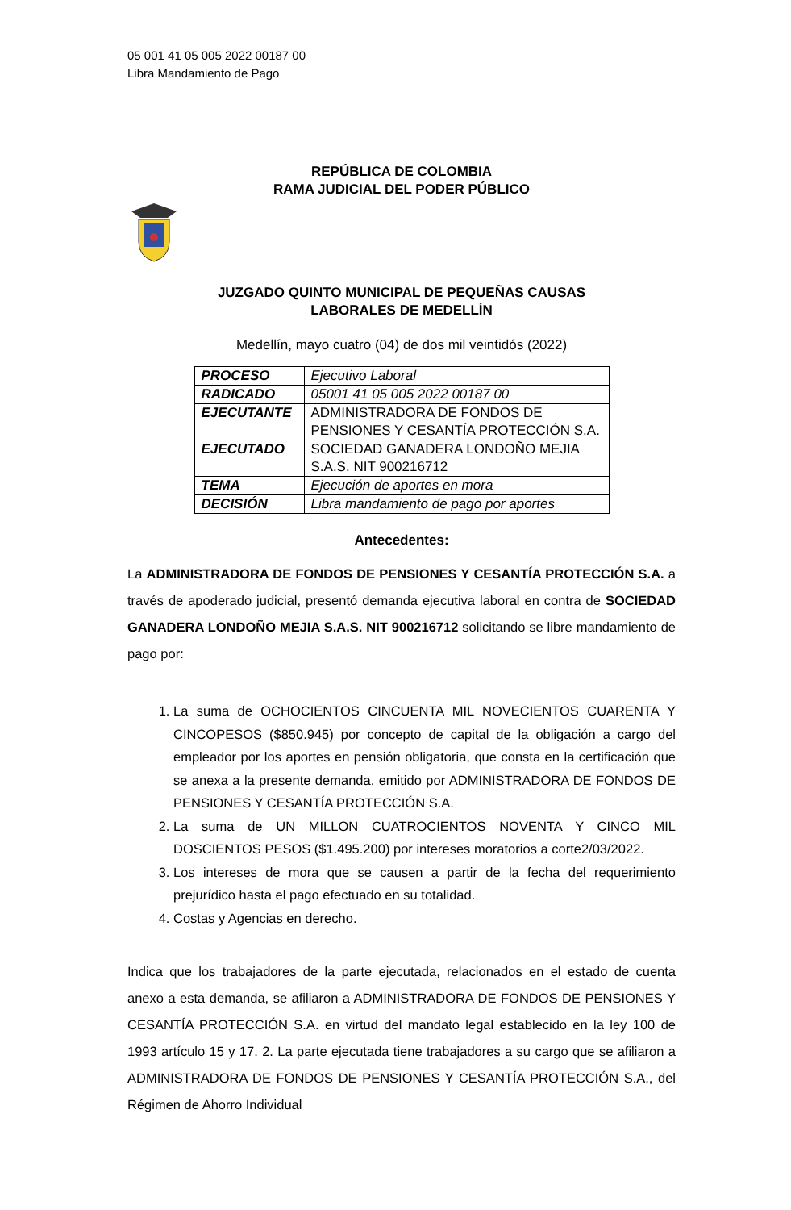05 001 41 05 005 2022 00187 00
Libra Mandamiento de Pago
REPÚBLICA DE COLOMBIA
RAMA JUDICIAL DEL PODER PÚBLICO
JUZGADO QUINTO MUNICIPAL DE PEQUEÑAS CAUSAS
LABORALES DE MEDELLÍN
Medellín, mayo cuatro (04) de dos mil veintidós (2022)
| PROCESO | Ejecutivo Laboral |
| RADICADO | 05001 41 05 005 2022 00187 00 |
| EJECUTANTE | ADMINISTRADORA DE FONDOS DE PENSIONES Y CESANTÍA PROTECCIÓN S.A. |
| EJECUTADO | SOCIEDAD GANADERA LONDOÑO MEJIA S.A.S. NIT 900216712 |
| TEMA | Ejecución de aportes en mora |
| DECISIÓN | Libra mandamiento de pago por aportes |
Antecedentes:
La ADMINISTRADORA DE FONDOS DE PENSIONES Y CESANTÍA PROTECCIÓN S.A. a través de apoderado judicial, presentó demanda ejecutiva laboral en contra de SOCIEDAD GANADERA LONDOÑO MEJIA S.A.S. NIT 900216712 solicitando se libre mandamiento de pago por:
1. La suma de OCHOCIENTOS CINCUENTA MIL NOVECIENTOS CUARENTA Y CINCOPESOS ($850.945) por concepto de capital de la obligación a cargo del empleador por los aportes en pensión obligatoria, que consta en la certificación que se anexa a la presente demanda, emitido por ADMINISTRADORA DE FONDOS DE PENSIONES Y CESANTÍA PROTECCIÓN S.A.
2. La suma de UN MILLON CUATROCIENTOS NOVENTA Y CINCO MIL DOSCIENTOS PESOS ($1.495.200) por intereses moratorios a corte2/03/2022.
3. Los intereses de mora que se causen a partir de la fecha del requerimiento prejurídico hasta el pago efectuado en su totalidad.
4. Costas y Agencias en derecho.
Indica que los trabajadores de la parte ejecutada, relacionados en el estado de cuenta anexo a esta demanda, se afiliaron a ADMINISTRADORA DE FONDOS DE PENSIONES Y CESANTÍA PROTECCIÓN S.A. en virtud del mandato legal establecido en la ley 100 de 1993 artículo 15 y 17. 2. La parte ejecutada tiene trabajadores a su cargo que se afiliaron a ADMINISTRADORA DE FONDOS DE PENSIONES Y CESANTÍA PROTECCIÓN S.A., del Régimen de Ahorro Individual